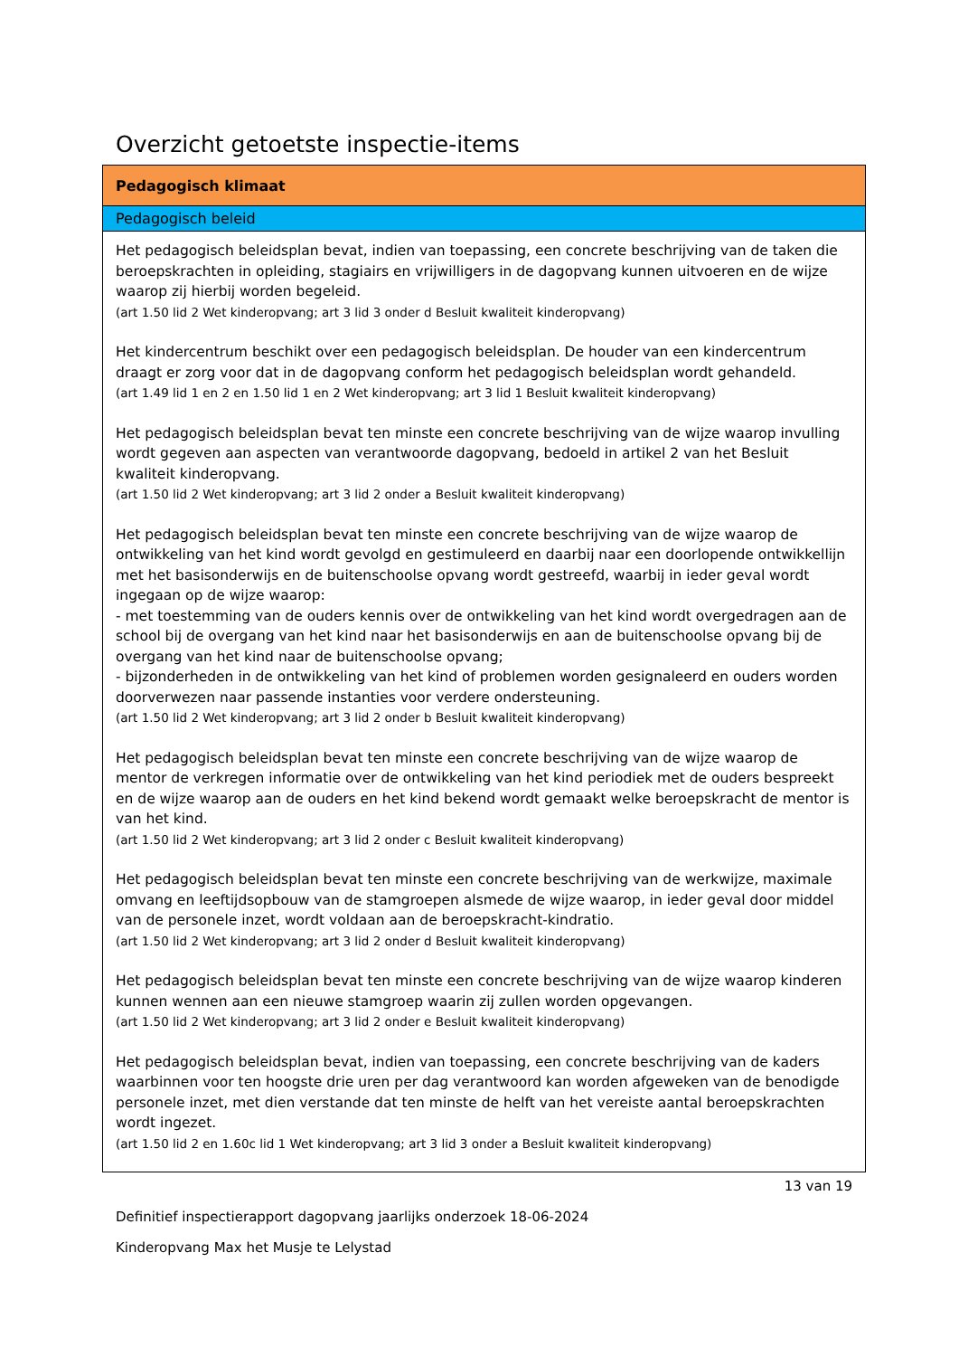Overzicht getoetste inspectie-items
| Pedagogisch klimaat |
| --- |
| Pedagogisch beleid |
| Het pedagogisch beleidsplan bevat, indien van toepassing, een concrete beschrijving van de taken die beroepskrachten in opleiding, stagiairs en vrijwilligers in de dagopvang kunnen uitvoeren en de wijze waarop zij hierbij worden begeleid. (art 1.50 lid 2 Wet kinderopvang; art 3 lid 3 onder d Besluit kwaliteit kinderopvang) Het kindercentrum beschikt over een pedagogisch beleidsplan. De houder van een kindercentrum draagt er zorg voor dat in de dagopvang conform het pedagogisch beleidsplan wordt gehandeld. (art 1.49 lid 1 en 2 en 1.50 lid 1 en 2 Wet kinderopvang; art 3 lid 1 Besluit kwaliteit kinderopvang) Het pedagogisch beleidsplan bevat ten minste een concrete beschrijving van de wijze waarop invulling wordt gegeven aan aspecten van verantwoorde dagopvang, bedoeld in artikel 2 van het Besluit kwaliteit kinderopvang. (art 1.50 lid 2 Wet kinderopvang; art 3 lid 2 onder a Besluit kwaliteit kinderopvang) Het pedagogisch beleidsplan bevat ten minste een concrete beschrijving van de wijze waarop de ontwikkeling van het kind wordt gevolgd en gestimuleerd en daarbij naar een doorlopende ontwikkellijn met het basisonderwijs en de buitenschoolse opvang wordt gestreefd, waarbij in ieder geval wordt ingegaan op de wijze waarop: - met toestemming van de ouders kennis over de ontwikkeling van het kind wordt overgedragen aan de school bij de overgang van het kind naar het basisonderwijs en aan de buitenschoolse opvang bij de overgang van het kind naar de buitenschoolse opvang; - bijzonderheden in de ontwikkeling van het kind of problemen worden gesignaleerd en ouders worden doorverwezen naar passende instanties voor verdere ondersteuning. (art 1.50 lid 2 Wet kinderopvang; art 3 lid 2 onder b Besluit kwaliteit kinderopvang) Het pedagogisch beleidsplan bevat ten minste een concrete beschrijving van de wijze waarop de mentor de verkregen informatie over de ontwikkeling van het kind periodiek met de ouders bespreekt en de wijze waarop aan de ouders en het kind bekend wordt gemaakt welke beroepskracht de mentor is van het kind. (art 1.50 lid 2 Wet kinderopvang; art 3 lid 2 onder c Besluit kwaliteit kinderopvang) Het pedagogisch beleidsplan bevat ten minste een concrete beschrijving van de werkwijze, maximale omvang en leeftijdsopbouw van de stamgroepen alsmede de wijze waarop, in ieder geval door middel van de personele inzet, wordt voldaan aan de beroepskracht-kindratio. (art 1.50 lid 2 Wet kinderopvang; art 3 lid 2 onder d Besluit kwaliteit kinderopvang) Het pedagogisch beleidsplan bevat ten minste een concrete beschrijving van de wijze waarop kinderen kunnen wennen aan een nieuwe stamgroep waarin zij zullen worden opgevangen. (art 1.50 lid 2 Wet kinderopvang; art 3 lid 2 onder e Besluit kwaliteit kinderopvang) Het pedagogisch beleidsplan bevat, indien van toepassing, een concrete beschrijving van de kaders waarbinnen voor ten hoogste drie uren per dag verantwoord kan worden afgeweken van de benodigde personele inzet, met dien verstande dat ten minste de helft van het vereiste aantal beroepskrachten wordt ingezet. (art 1.50 lid 2 en 1.60c lid 1 Wet kinderopvang; art 3 lid 3 onder a Besluit kwaliteit kinderopvang) |
13 van 19
Definitief inspectierapport dagopvang jaarlijks onderzoek 18-06-2024
Kinderopvang Max het Musje te Lelystad